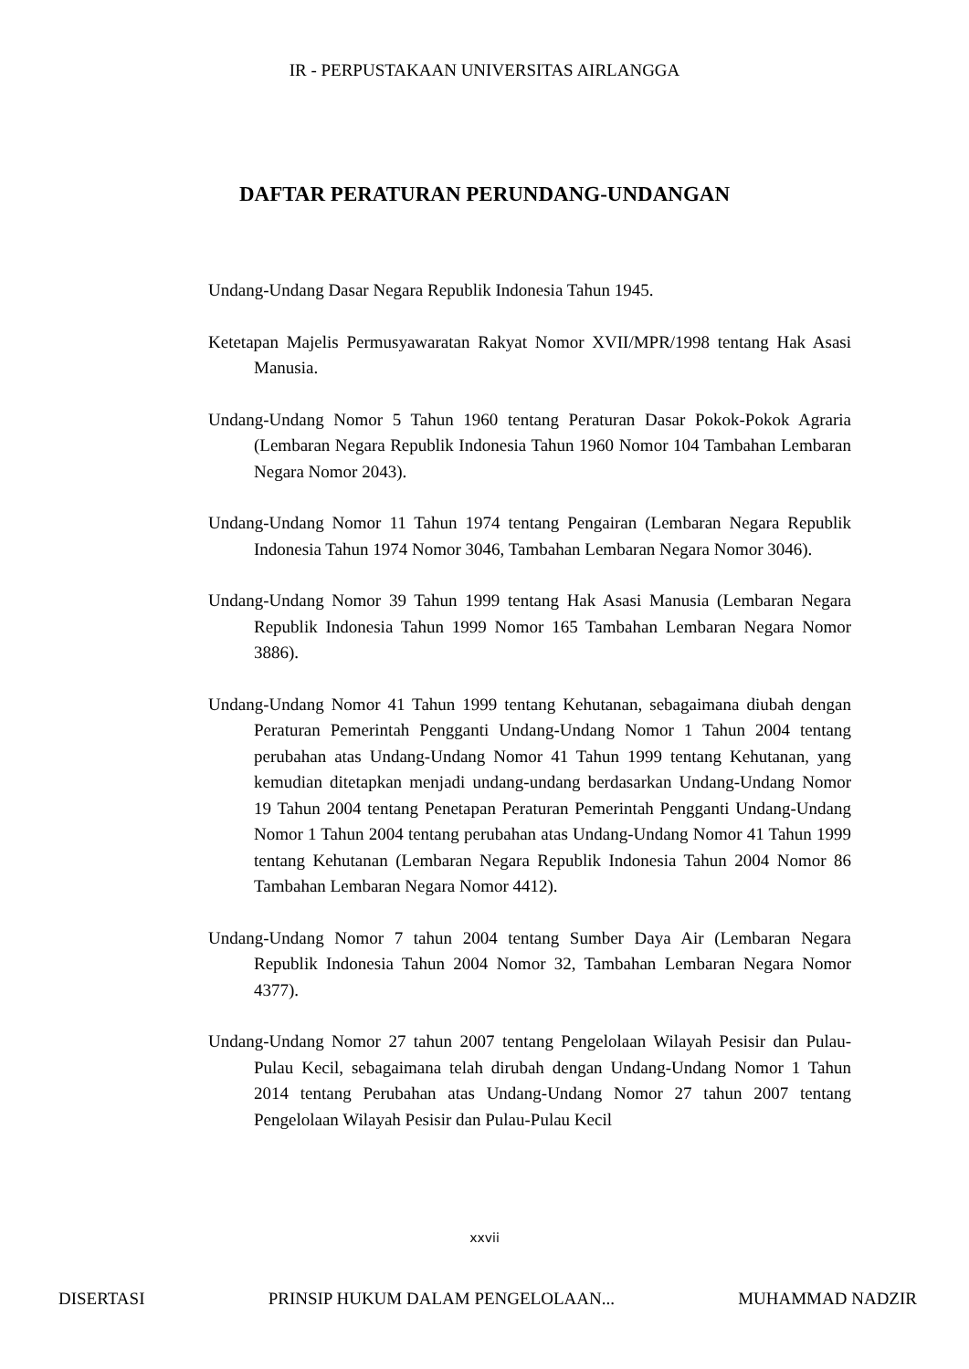IR - PERPUSTAKAAN UNIVERSITAS AIRLANGGA
DAFTAR PERATURAN PERUNDANG-UNDANGAN
Undang-Undang Dasar Negara Republik Indonesia Tahun 1945.
Ketetapan Majelis Permusyawaratan Rakyat Nomor XVII/MPR/1998 tentang Hak Asasi Manusia.
Undang-Undang Nomor 5 Tahun 1960 tentang Peraturan Dasar Pokok-Pokok Agraria (Lembaran Negara Republik Indonesia Tahun 1960 Nomor 104 Tambahan Lembaran Negara Nomor 2043).
Undang-Undang Nomor 11 Tahun 1974 tentang Pengairan (Lembaran Negara Republik Indonesia Tahun 1974 Nomor 3046, Tambahan Lembaran Negara Nomor 3046).
Undang-Undang Nomor 39 Tahun 1999 tentang Hak Asasi Manusia (Lembaran Negara Republik Indonesia Tahun 1999 Nomor 165 Tambahan Lembaran Negara Nomor 3886).
Undang-Undang Nomor 41 Tahun 1999 tentang Kehutanan, sebagaimana diubah dengan Peraturan Pemerintah Pengganti Undang-Undang Nomor 1 Tahun 2004 tentang perubahan atas Undang-Undang Nomor 41 Tahun 1999 tentang Kehutanan, yang kemudian ditetapkan menjadi undang-undang berdasarkan Undang-Undang Nomor 19 Tahun 2004 tentang Penetapan Peraturan Pemerintah Pengganti Undang-Undang Nomor 1 Tahun 2004 tentang perubahan atas Undang-Undang Nomor 41 Tahun 1999 tentang Kehutanan (Lembaran Negara Republik Indonesia Tahun 2004 Nomor 86 Tambahan Lembaran Negara Nomor 4412).
Undang-Undang Nomor 7 tahun 2004 tentang Sumber Daya Air (Lembaran Negara Republik Indonesia Tahun 2004 Nomor 32, Tambahan Lembaran Negara Nomor 4377).
Undang-Undang Nomor 27 tahun 2007 tentang Pengelolaan Wilayah Pesisir dan Pulau-Pulau Kecil, sebagaimana telah dirubah dengan Undang-Undang Nomor 1 Tahun 2014 tentang Perubahan atas Undang-Undang Nomor 27 tahun 2007 tentang Pengelolaan Wilayah Pesisir dan Pulau-Pulau Kecil
xxvii
DISERTASI PRINSIP HUKUM DALAM PENGELOLAAN... MUHAMMAD NADZIR